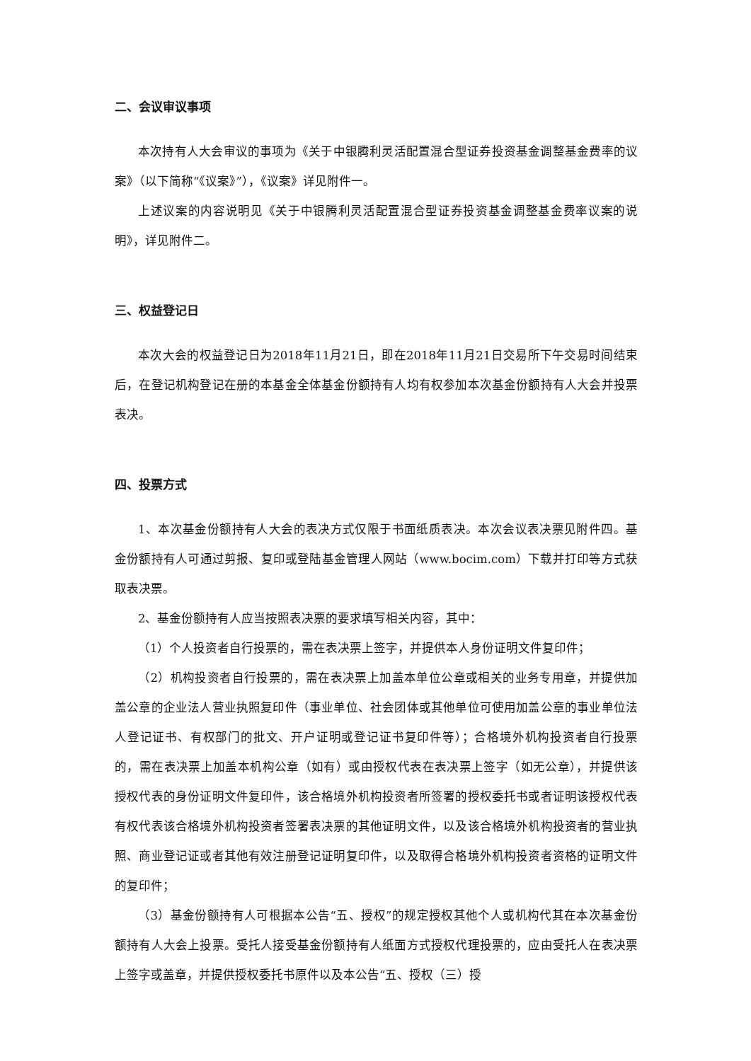二、会议审议事项
本次持有人大会审议的事项为《关于中银腾利灵活配置混合型证券投资基金调整基金费率的议案》（以下简称“《议案》”），《议案》详见附件一。
上述议案的内容说明见《关于中银腾利灵活配置混合型证券投资基金调整基金费率议案的说明》，详见附件二。
三、权益登记日
本次大会的权益登记日为2018年11月21日，即在2018年11月21日交易所下午交易时间结束后，在登记机构登记在册的本基金全体基金份额持有人均有权参加本次基金份额持有人大会并投票表决。
四、投票方式
1、本次基金份额持有人大会的表决方式仅限于书面纸质表决。本次会议表决票见附件四。基金份额持有人可通过剪报、复印或登陆基金管理人网站（www.bocim.com）下载并打印等方式获取表决票。
2、基金份额持有人应当按照表决票的要求填写相关内容，其中：
（1）个人投资者自行投票的，需在表决票上签字，并提供本人身份证明文件复印件；
（2）机构投资者自行投票的，需在表决票上加盖本单位公章或相关的业务专用章，并提供加盖公章的企业法人营业执照复印件（事业单位、社会团体或其他单位可使用加盖公章的事业单位法人登记证书、有权部门的批文、开户证明或登记证书复印件等）；合格境外机构投资者自行投票的，需在表决票上加盖本机构公章（如有）或由授权代表在表决票上签字（如无公章），并提供该授权代表的身份证明文件复印件，该合格境外机构投资者所签署的授权委托书或者证明该授权代表有权代表该合格境外机构投资者签署表决票的其他证明文件，以及该合格境外机构投资者的营业执照、商业登记证或者其他有效注册登记证明复印件，以及取得合格境外机构投资者资格的证明文件的复印件；
（3）基金份额持有人可根据本公告“五、授权”的规定授权其他个人或机构代其在本次基金份额持有人大会上投票。受托人接受基金份额持有人纸面方式授权代理投票的，应由受托人在表决票上签字或盖章，并提供授权委托书原件以及本公告“五、授权（三）授